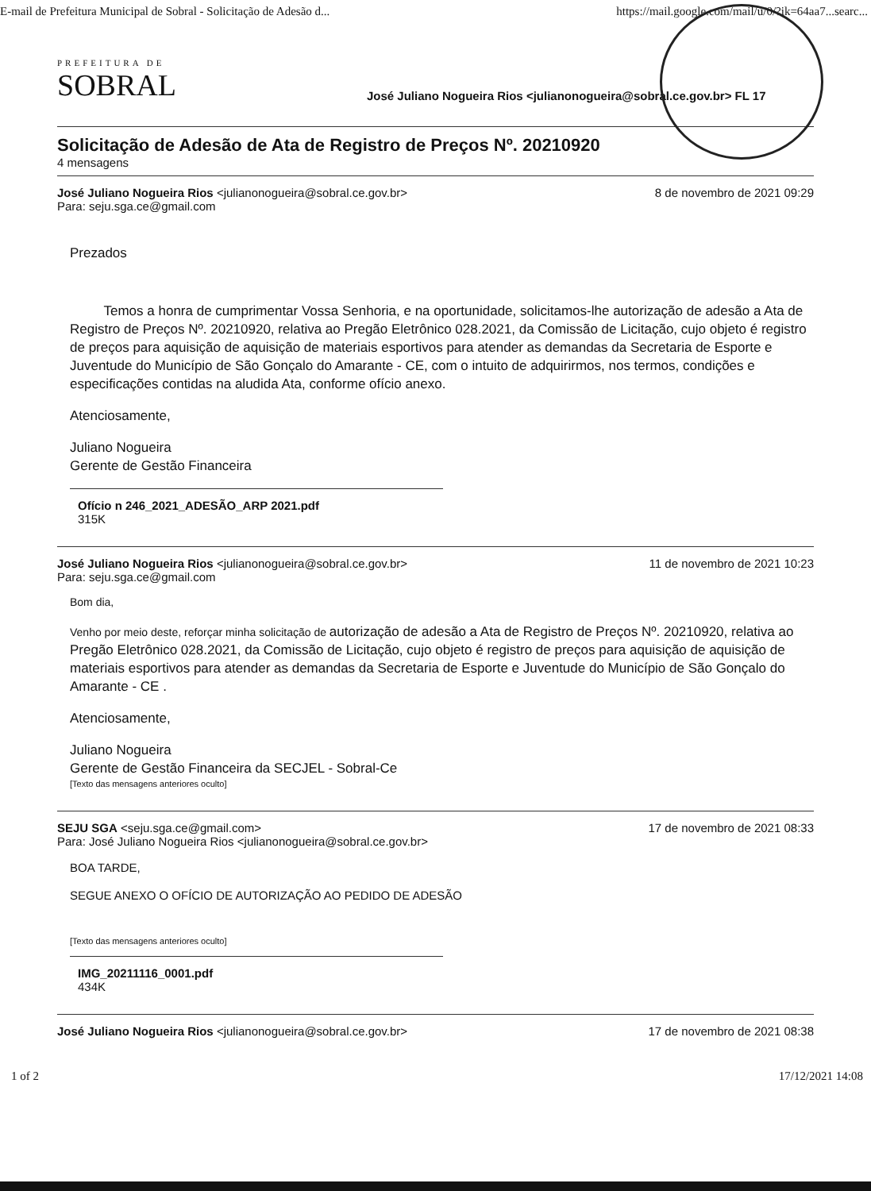E-mail de Prefeitura Municipal de Sobral - Solicitação de Adesão d... https://mail.google.com/mail/u/0/?ik=64aa7...searc...
PREFEITURA DE
SOBRAL
José Juliano Nogueira Rios <julianonogueira@sobral.ce.gov.br> FL 17
Solicitação de Adesão de Ata de Registro de Preços Nº. 20210920
4 mensagens
José Juliano Nogueira Rios <julianonogueira@sobral.ce.gov.br>
Para: seju.sga.ce@gmail.com 8 de novembro de 2021 09:29
Prezados
Temos a honra de cumprimentar Vossa Senhoria, e na oportunidade, solicitamos-lhe autorização de adesão a Ata de Registro de Preços Nº. 20210920, relativa ao Pregão Eletrônico 028.2021, da Comissão de Licitação, cujo objeto é registro de preços para aquisição de aquisição de materiais esportivos para atender as demandas da Secretaria de Esporte e Juventude do Município de São Gonçalo do Amarante - CE, com o intuito de adquirirmos, nos termos, condições e especificações contidas na aludida Ata, conforme ofício anexo.
Atenciosamente,
Juliano Nogueira
Gerente de Gestão Financeira
Ofício n 246_2021_ADESÃO_ARP 2021.pdf
315K
José Juliano Nogueira Rios <julianonogueira@sobral.ce.gov.br>
Para: seju.sga.ce@gmail.com 11 de novembro de 2021 10:23
Bom dia,
Venho por meio deste, reforçar minha solicitação de autorização de adesão a Ata de Registro de Preços Nº. 20210920, relativa ao Pregão Eletrônico 028.2021, da Comissão de Licitação, cujo objeto é registro de preços para aquisição de aquisição de materiais esportivos para atender as demandas da Secretaria de Esporte e Juventude do Município de São Gonçalo do Amarante - CE .
Atenciosamente,
Juliano Nogueira
Gerente de Gestão Financeira da SECJEL - Sobral-Ce
[Texto das mensagens anteriores oculto]
SEJU SGA <seju.sga.ce@gmail.com>
Para: José Juliano Nogueira Rios <julianonogueira@sobral.ce.gov.br> 17 de novembro de 2021 08:33
BOA TARDE,
SEGUE ANEXO O OFÍCIO DE AUTORIZAÇÃO AO PEDIDO DE ADESÃO
[Texto das mensagens anteriores oculto]
IMG_20211116_0001.pdf
434K
José Juliano Nogueira Rios <julianonogueira@sobral.ce.gov.br> 17 de novembro de 2021 08:38
1 of 2 17/12/2021 14:08